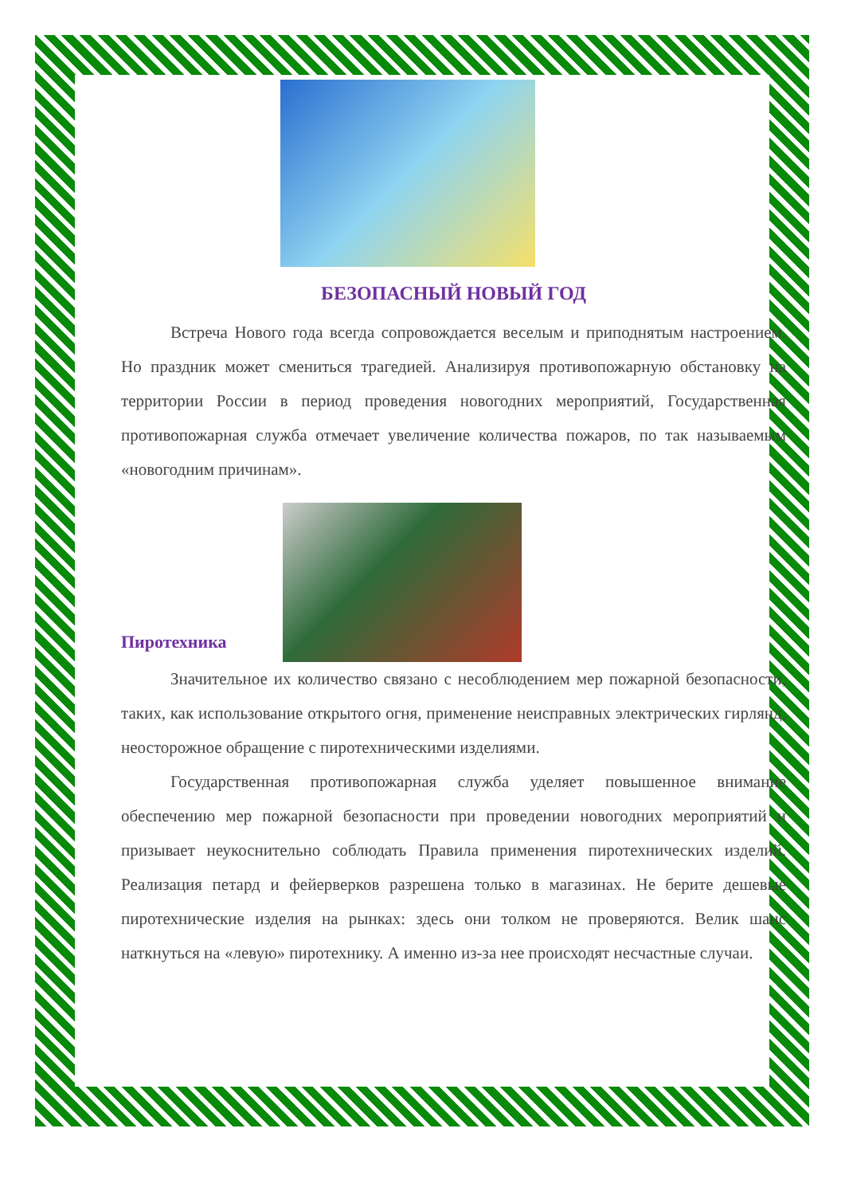БЕЗОПАСНЫЙ НОВЫЙ ГОД
Встреча Нового года всегда сопровождается веселым и приподнятым настроением. Но праздник может смениться трагедией. Анализируя противопожарную обстановку на территории России в период проведения новогодних мероприятий, Государственная противопожарная служба отмечает увеличение количества пожаров, по так называемым «новогодним причинам».
Пиротехника
Значительное их количество связано с несоблюдением мер пожарной безопасности, таких, как использование открытого огня, применение неисправных электрических гирлянд, неосторожное обращение с пиротехническими изделиями.
Государственная противопожарная служба уделяет повышенное внимание обеспечению мер пожарной безопасности при проведении новогодних мероприятий и призывает неукоснительно соблюдать Правила применения пиротехнических изделий. Реализация петард и фейерверков разрешена только в магазинах. Не берите дешевые пиротехнические изделия на рынках: здесь они толком не проверяются. Велик шанс наткнуться на «левую» пиротехнику. А именно из-за нее происходят несчастные случаи.